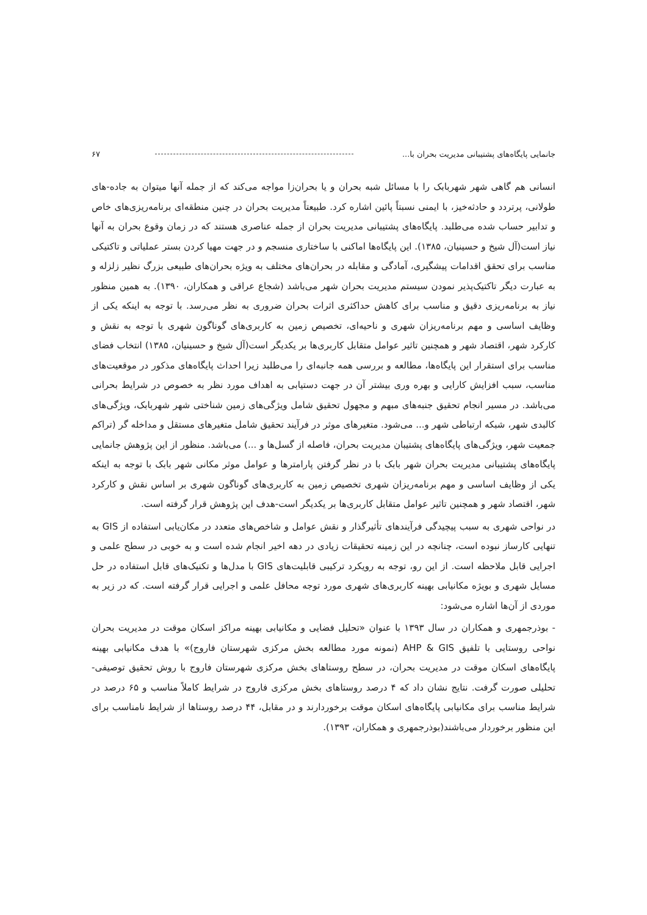جانمایی پایگاه‌های پشتیبانی مدیریت بحران با... ۶۷
انسانی هم گاهی شهر شهربابک را با مسائل شبه بحران و یا بحران‌زا مواجه می‌کند که از جمله آنها میتوان به جاده-های طولانی، پرتردد و حادثه‌خیز، با ایمنی نسبتاً پائین اشاره کرد. طبیعتاً مدیریت بحران در چنین منطقه‌ای برنامه‌ریزی‌های خاص و تدابیر حساب شده می‌طلبد. پایگاه‌های پشتیبانی مدیریت بحران از جمله عناصری هستند که در زمان وقوع بحران به آنها نیاز است(آل شیخ و حسینیان، ۱۳۸۵). این پایگاه‌ها اماکنی با ساختاری منسجم و در جهت مهیا کردن بستر عملیاتی و تاکتیکی مناسب برای تحقق اقدامات پیشگیری، آمادگی و مقابله در بحران‌های مختلف به ویژه بحران‌های طبیعی بزرگ نظیر زلزله و به عبارت دیگر تاکتیک‌پذیر نمودن سیستم مدیریت بحران شهر می‌باشد (شجاع عراقی و همکاران، ۱۳۹۰). به همین منظور نیاز به برنامه‌ریزی دقیق و مناسب برای کاهش حداکثری اثرات بحران ضروری به نظر می‌رسد. با توجه به اینکه یکی از وظایف اساسی و مهم برنامه‌ریزان شهری و ناحیه‌ای، تخصیص زمین به کاربری‌های گوناگون شهری با توجه به نقش و کارکرد شهر، اقتصاد شهر و همچنین تاثیر عوامل متقابل کاربری‌ها بر یکدیگر است(آل شیخ و حسینیان، ۱۳۸۵) انتخاب فضای مناسب برای استقرار این پایگاه‌ها، مطالعه و بررسی همه جانبه‌ای را می‌طلبد زیرا احداث پایگاه‌های مذکور در موقعیت‌های مناسب، سبب افزایش کارایی و بهره وری بیشتر آن در جهت دستیابی به اهداف مورد نظر به خصوص در شرایط بحرانی می‌باشد. در مسیر انجام تحقیق جنبه‌های مبهم و مجهول تحقیق شامل ویژگی‌های زمین شناختی شهر شهربابک، ویژگی‌های کالبدی شهر، شبکه ارتباطی شهر و... می‌شود. متغیرهای موثر در فرآیند تحقیق شامل متغیرهای مستقل و مداخله گر (تراکم جمعیت شهر، ویژگی‌های پایگاه‌های پشتیبان مدیریت بحران، فاصله از گسل‌ها و ...) می‌باشد. منظور از این پژوهش جانمایی پایگاه‌های پشتیبانی مدیریت بحران شهر بابک با در نظر گرفتن پارامترها و عوامل موثر مکانی شهر بابک با توجه به اینکه یکی از وظایف اساسی و مهم برنامه‌ریزان شهری تخصیص زمین به کاربری‌های گوناگون شهری بر اساس نقش و کارکرد شهر، اقتصاد شهر و همچنین تاثیر عوامل متقابل کاربری‌ها بر یکدیگر است-هدف این پژوهش قرار گرفته است.
در نواحی شهری به سبب پیچیدگی فرآیندهای تأثیرگذار و نقش عوامل و شاخص‌های متعدد در مکان‌یابی استفاده از GIS به تنهایی کارساز نبوده است، چنانچه در این زمینه تحقیقات زیادی در دهه اخیر انجام شده است و به خوبی در سطح علمی و اجرایی قابل ملاحظه است. از این رو، توجه به رویکرد ترکیبی قابلیت‌های GIS با مدل‌ها و تکنیک‌های قابل استفاده در حل مسایل شهری و بویژه مکانیابی بهینه کاربری‌های شهری مورد توجه محافل علمی و اجرایی قرار گرفته است. که در زیر به موردی از آن‌ها اشاره می‌شود:
- بوذرجمهری و همکاران در سال ۱۳۹۳ با عنوان «تحلیل فضایی و مکانیابی بهینه مراکز اسکان موقت در مدیریت بحران نواحی روستایی با تلفیق AHP & GIS (نمونه مورد مطالعه بخش مرکزی شهرستان فاروج)» با هدف مکانیابی بهینه پایگاه‌های اسکان موقت در مدیریت بحران، در سطح روستاهای بخش مرکزی شهرستان فاروج با روش تحقیق توصیفی- تحلیلی صورت گرفت. نتایج نشان داد که ۴ درصد روستاهای بخش مرکزی فاروج در شرایط کاملاً مناسب و ۶۵ درصد در شرایط مناسب برای مکانیابی پایگاه‌های اسکان موقت برخوردارند و در مقابل، ۴۴ درصد روستاها از شرایط نامناسب برای این منظور برخوردار می‌باشند(بوذرجمهری و همکاران، ۱۳۹۳).